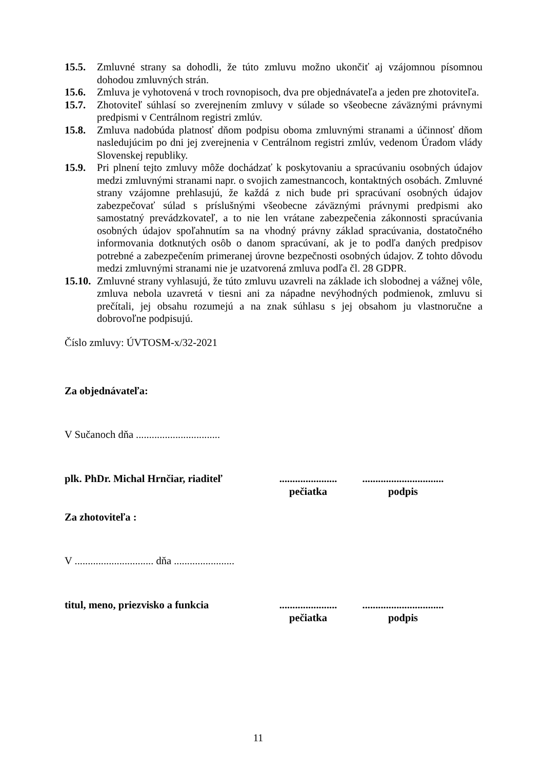15.5. Zmluvné strany sa dohodli, že túto zmluvu možno ukončiť aj vzájomnou písomnou dohodou zmluvných strán.
15.6. Zmluva je vyhotovená v troch rovnopisoch, dva pre objednávateľa a jeden pre zhotoviteľa.
15.7. Zhotoviteľ súhlasí so zverejnením zmluvy v súlade so všeobecne záväznými právnymi predpismi v Centrálnom registri zmlúv.
15.8. Zmluva nadobúda platnosť dňom podpisu oboma zmluvnými stranami a účinnosť dňom nasledujúcim po dni jej zverejnenia v Centrálnom registri zmlúv, vedenom Úradom vlády Slovenskej republiky.
15.9. Pri plnení tejto zmluvy môže dochádzať k poskytovaniu a spracúvaniu osobných údajov medzi zmluvnými stranami napr. o svojich zamestnancoch, kontaktných osobách. Zmluvné strany vzájomne prehlasujú, že každá z nich bude pri spracúvaní osobných údajov zabezpečovať súlad s príslušnými všeobecne záväznými právnymi predpismi ako samostatný prevádzkovateľ, a to nie len vrátane zabezpečenia zákonnosti spracúvania osobných údajov spoľahnutím sa na vhodný právny základ spracúvania, dostatočného informovania dotknutých osôb o danom spracúvaní, ak je to podľa daných predpisov potrebné a zabezpečením primeranej úrovne bezpečnosti osobných údajov. Z tohto dôvodu medzi zmluvnými stranami nie je uzatvorená zmluva podľa čl. 28 GDPR.
15.10. Zmluvné strany vyhlasujú, že túto zmluvu uzavreli na základe ich slobodnej a vážnej vôle, zmluva nebola uzavretá v tiesni ani za nápadne nevýhodných podmienok, zmluvu si prečítali, jej obsahu rozumejú a na znak súhlasu s jej obsahom ju vlastnoručne a dobrovoľne podpisujú.
Číslo zmluvy: ÚVTOSM-x/32-2021
Za objednávateľa:
V Sučanoch dňa ................................
plk. PhDr. Michal Hrnčiar, riaditeľ......................
pečiatka...............................
podpis
Za zhotoviteľa :
V .............................. dňa .......................
titul, meno, priezvisko a funkcia......................
pečiatka...............................
podpis
11